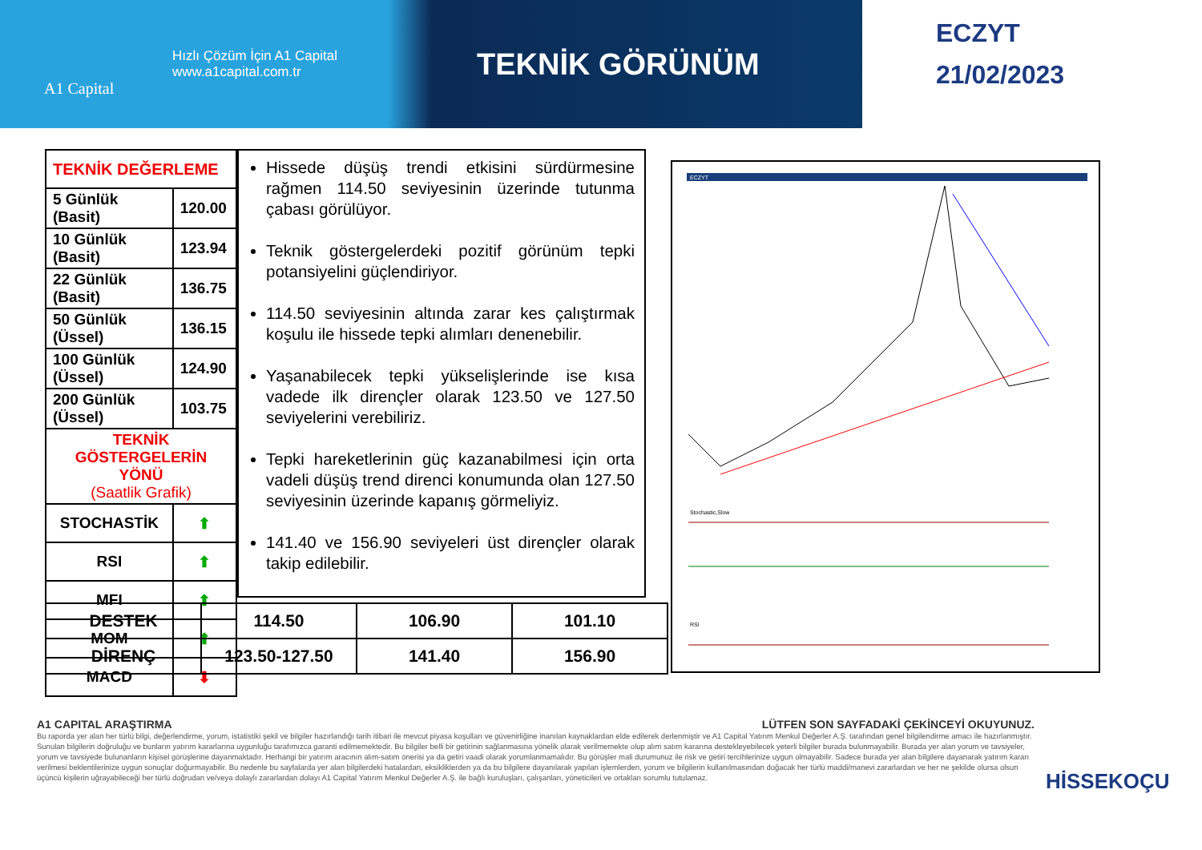A1 Capital
Hızlı Çözüm İçin A1 Capital
www.a1capital.com.tr
TEKNİK GÖRÜNÜM
ECZYT
21/02/2023
| TEKNİK DEĞERLEME | |
| 5 Günlük (Basit) | 120.00 |
| 10 Günlük (Basit) | 123.94 |
| 22 Günlük (Basit) | 136.75 |
| 50 Günlük (Üssel) | 136.15 |
| 100 Günlük (Üssel) | 124.90 |
| 200 Günlük (Üssel) | 103.75 |
| TEKNİK GÖSTERGELERİN YÖNÜ (Saatlik Grafik) | |
| STOCHASTİK | ⬆ |
| RSI | ⬆ |
| MFI | ⬆ |
| MOM | ⬆ |
| MACD | ⬇ |
Hissede düşüş trendi etkisini sürdürmesine rağmen 114.50 seviyesinin üzerinde tutunma çabası görülüyor.
Teknik göstergelerdeki pozitif görünüm tepki potansiyelini güçlendiriyor.
114.50 seviyesinin altında zarar kes çalıştırmak koşulu ile hissede tepki alımları denenebilir.
Yaşanabilecek tepki yükselişlerinde ise kısa vadede ilk dirençler olarak 123.50 ve 127.50 seviyelerini verebiliriz.
Tepki hareketlerinin güç kazanabilmesi için orta vadeli düşüş trend direnci konumunda olan 127.50 seviyesinin üzerinde kapanış görmeliyiz.
141.40 ve 156.90 seviyeleri üst dirençler olarak takip edilebilir.
ECZYT
Stochastic,Slow
RSI
| DESTEK | 114.50 | 106.90 | 101.10 |
| DİRENÇ | 123.50-127.50 | 141.40 | 156.90 |
A1 CAPITAL ARAŞTIRMA LÜTFEN SON SAYFADAKİ ÇEKİNCEYİ OKUYUNUZ.
Bu raporda yer alan her türlü bilgi, değerlendirme, yorum, istatistiki şekil ve bilgiler hazırlandığı tarih itibari ile mevcut piyasa koşulları ve güvenirliğine inanılan kaynaklardan elde edilerek derlenmiştir ve A1 Capital Yatırım Menkul Değerler A.Ş. tarafından genel bilgilendirme amacı ile hazırlanmıştır. Sunulan bilgilerin doğruluğu ve bunların yatırım kararlarına uygunluğu tarafımızca garanti edilmemektedir. Bu bilgiler belli bir getirinin sağlanmasına yönelik olarak verilmemekte olup alım satım kararına destekleyebilecek yeterli bilgiler burada bulunmayabilir. Burada yer alan yorum ve tavsiyeler, yorum ve tavsiyede bulunanların kişisel görüşlerine dayanmaktadır. Herhangi bir yatırım aracının alım-satım önerisi ya da getiri vaadi olarak yorumlanmamalıdır. Bu görüşler mali durumunuz ile risk ve getiri tercihlerinize uygun olmayabilir. Sadece burada yer alan bilgilere dayanarak yatırım kararı verilmesi beklentilerinize uygun sonuçlar doğurmayabilir. Bu nedenle bu sayfalarda yer alan bilgilerdeki hatalardan, eksikliklerden ya da bu bilgilere dayanılarak yapılan işlemlerden, yorum ve bilgilerin kullanılmasından doğacak her türlü maddi/manevi zararlardan ve her ne şekilde olursa olsun üçüncü kişilerin uğrayabileceği her türlü doğrudan ve/veya dolaylı zararlardan dolayı A1 Capital Yatırım Menkul Değerler A.Ş. ile bağlı kuruluşları, çalışanları, yöneticileri ve ortakları sorumlu tutulamaz.
HİSSEKOÇU